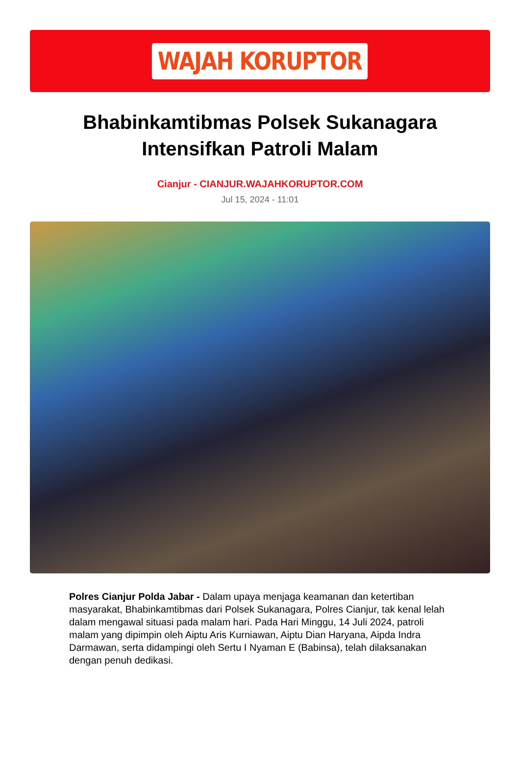WAJAH KORUPTOR
Bhabinkamtibmas Polsek Sukanagara
Intensifkan Patroli Malam
Cianjur - CIANJUR.WAJAHKORUPTOR.COM
Jul 15, 2024 - 11:01
Polres Cianjur Polda Jabar - Dalam upaya menjaga keamanan dan ketertiban masyarakat, Bhabinkamtibmas dari Polsek Sukanagara, Polres Cianjur, tak kenal lelah dalam mengawal situasi pada malam hari. Pada Hari Minggu, 14 Juli 2024, patroli malam yang dipimpin oleh Aiptu Aris Kurniawan, Aiptu Dian Haryana, Aipda Indra Darmawan, serta didampingi oleh Sertu I Nyaman E (Babinsa), telah dilaksanakan dengan penuh dedikasi.